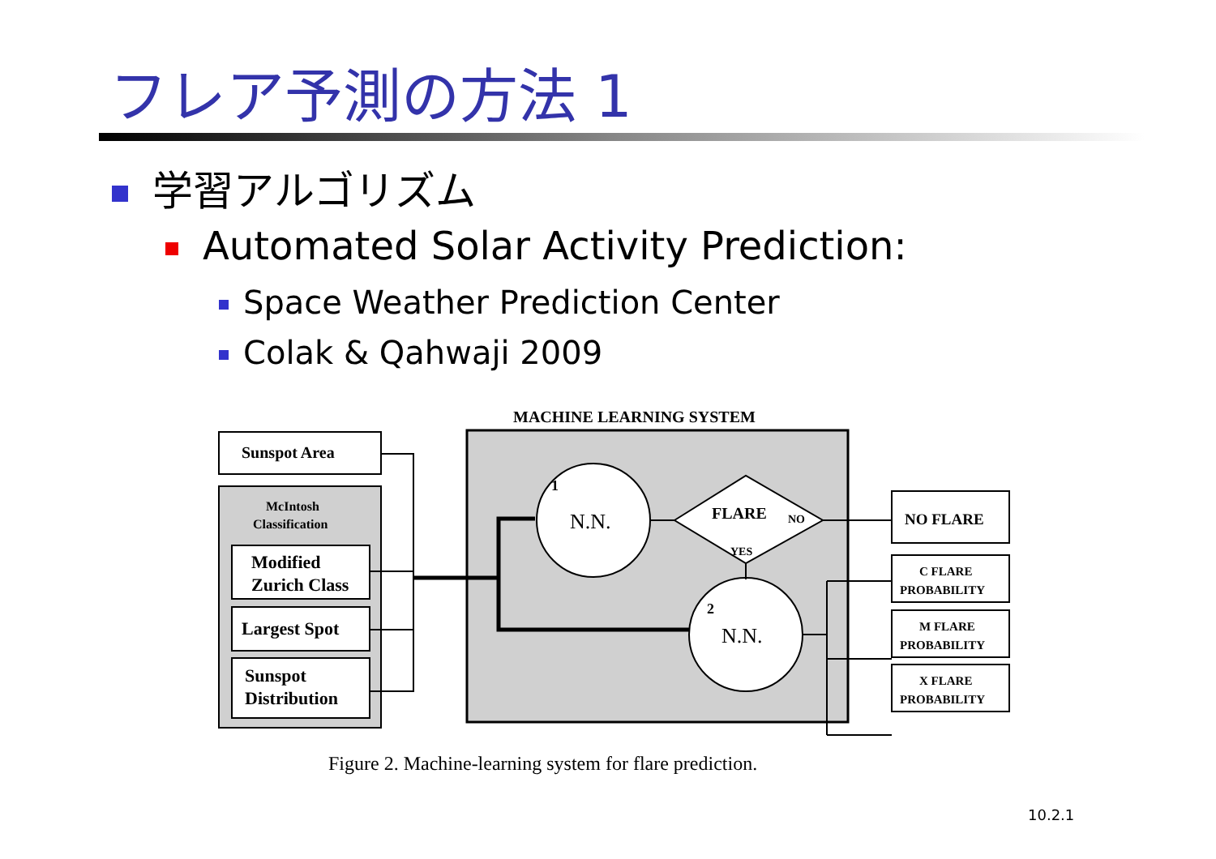フレア予測の方法 1
学習アルゴリズム
Automated Solar Activity Prediction:
Space Weather Prediction Center
Colak & Qahwaji 2009
MACHINE LEARNING SYSTEM
Sunspot Area
McIntosh
Classification
Modified
Zurich Class
Largest Spot
Sunspot
Distribution
N.N.
1
FLARE
NO
YES
N.N.
2
NO FLARE
C FLARE
PROBABILITY
M FLARE
PROBABILITY
X FLARE
PROBABILITY
Figure 2. Machine-learning system for flare prediction.
10.2.1